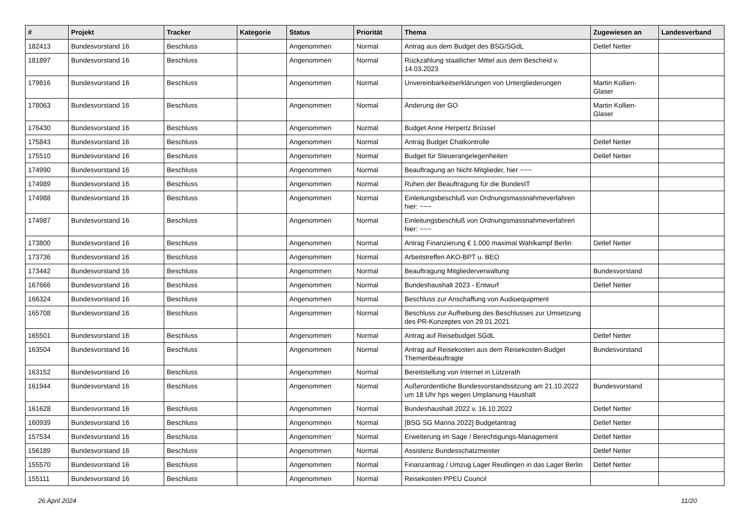| # | Projekt | Tracker | Kategorie | Status | Priorität | Thema | Zugewiesen an | Landesverband |
| --- | --- | --- | --- | --- | --- | --- | --- | --- |
| 182413 | Bundesvorstand 16 | Beschluss | | Angenommen | Normal | Antrag aus dem Budget des BSG/SGdL | Detlef Netter | |
| 181897 | Bundesvorstand 16 | Beschluss | | Angenommen | Normal | Rückzahlung staatlicher Mittel aus dem Bescheid v. 14.03.2023 | | |
| 179816 | Bundesvorstand 16 | Beschluss | | Angenommen | Normal | Unvereinbarkeitserklärungen von Untergliederungen | Martin Kollien-Glaser | |
| 178063 | Bundesvorstand 16 | Beschluss | | Angenommen | Normal | Änderung der GO | Martin Kollien-Glaser | |
| 176430 | Bundesvorstand 16 | Beschluss | | Angenommen | Normal | Budget Anne Herpertz Brüssel | | |
| 175843 | Bundesvorstand 16 | Beschluss | | Angenommen | Normal | Antrag Budget Chatkontrolle | Detlef Netter | |
| 175510 | Bundesvorstand 16 | Beschluss | | Angenommen | Normal | Budget für Steuerangelegenheiten | Detlef Netter | |
| 174990 | Bundesvorstand 16 | Beschluss | | Angenommen | Normal | Beauftragung an Nicht-Mitglieder, hier ~~~ | | |
| 174989 | Bundesvorstand 16 | Beschluss | | Angenommen | Normal | Ruhen der Beauftragung für die BundesIT | | |
| 174988 | Bundesvorstand 16 | Beschluss | | Angenommen | Normal | Einleitungsbeschluß von Ordnungsmassnahmeverfahren hier: ~~~ | | |
| 174987 | Bundesvorstand 16 | Beschluss | | Angenommen | Normal | Einleitungsbeschluß von Ordnungsmassnahmeverfahren hier: ~~~ | | |
| 173800 | Bundesvorstand 16 | Beschluss | | Angenommen | Normal | Antrag Finanzierung € 1.000 maximal Wahlkampf Berlin | Detlef Netter | |
| 173736 | Bundesvorstand 16 | Beschluss | | Angenommen | Normal | Arbeitstreffen AKO-BPT u. BEO | | |
| 173442 | Bundesvorstand 16 | Beschluss | | Angenommen | Normal | Beauftragung Mitgliederverwaltung | Bundesvorstand | |
| 167666 | Bundesvorstand 16 | Beschluss | | Angenommen | Normal | Bundeshaushalt 2023 - Entwurf | Detlef Netter | |
| 166324 | Bundesvorstand 16 | Beschluss | | Angenommen | Normal | Beschluss zur Anschaffung von Audioequipment | | |
| 165708 | Bundesvorstand 16 | Beschluss | | Angenommen | Normal | Beschluss zur Aufhebung des Beschlusses zur Umsetzung des PR-Konzeptes von 29.01.2021 | | |
| 165501 | Bundesvorstand 16 | Beschluss | | Angenommen | Normal | Antrag auf Reisebudget SGdL | Detlef Netter | |
| 163504 | Bundesvorstand 16 | Beschluss | | Angenommen | Normal | Antrag auf Reisekosten aus dem Reisekosten-Budget Themenbeauftragte | Bundesvorstand | |
| 163152 | Bundesvorstand 16 | Beschluss | | Angenommen | Normal | Bereitstellung von Internet in Lützerath | | |
| 161944 | Bundesvorstand 16 | Beschluss | | Angenommen | Normal | Außerordentliche Bundesvorstandssitzung am 21.10.2022 um 18 Uhr hps wegen Umplanung Haushalt | Bundesvorstand | |
| 161628 | Bundesvorstand 16 | Beschluss | | Angenommen | Normal | Bundeshaushalt 2022 v. 16.10.2022 | Detlef Netter | |
| 160939 | Bundesvorstand 16 | Beschluss | | Angenommen | Normal | [BSG SG Marina 2022] Budgetantrag | Detlef Netter | |
| 157534 | Bundesvorstand 16 | Beschluss | | Angenommen | Normal | Erweiterung im Sage / Berechtigungs-Management | Detlef Netter | |
| 156189 | Bundesvorstand 16 | Beschluss | | Angenommen | Normal | Assistenz Bundesschatzmeister | Detlef Netter | |
| 155570 | Bundesvorstand 16 | Beschluss | | Angenommen | Normal | Finanzantrag / Umzug Lager Reutlingen in das Lager Berlin | Detlef Netter | |
| 155111 | Bundesvorstand 16 | Beschluss | | Angenommen | Normal | Reisekosten PPEU Council | | |
26 April 2024 11/20